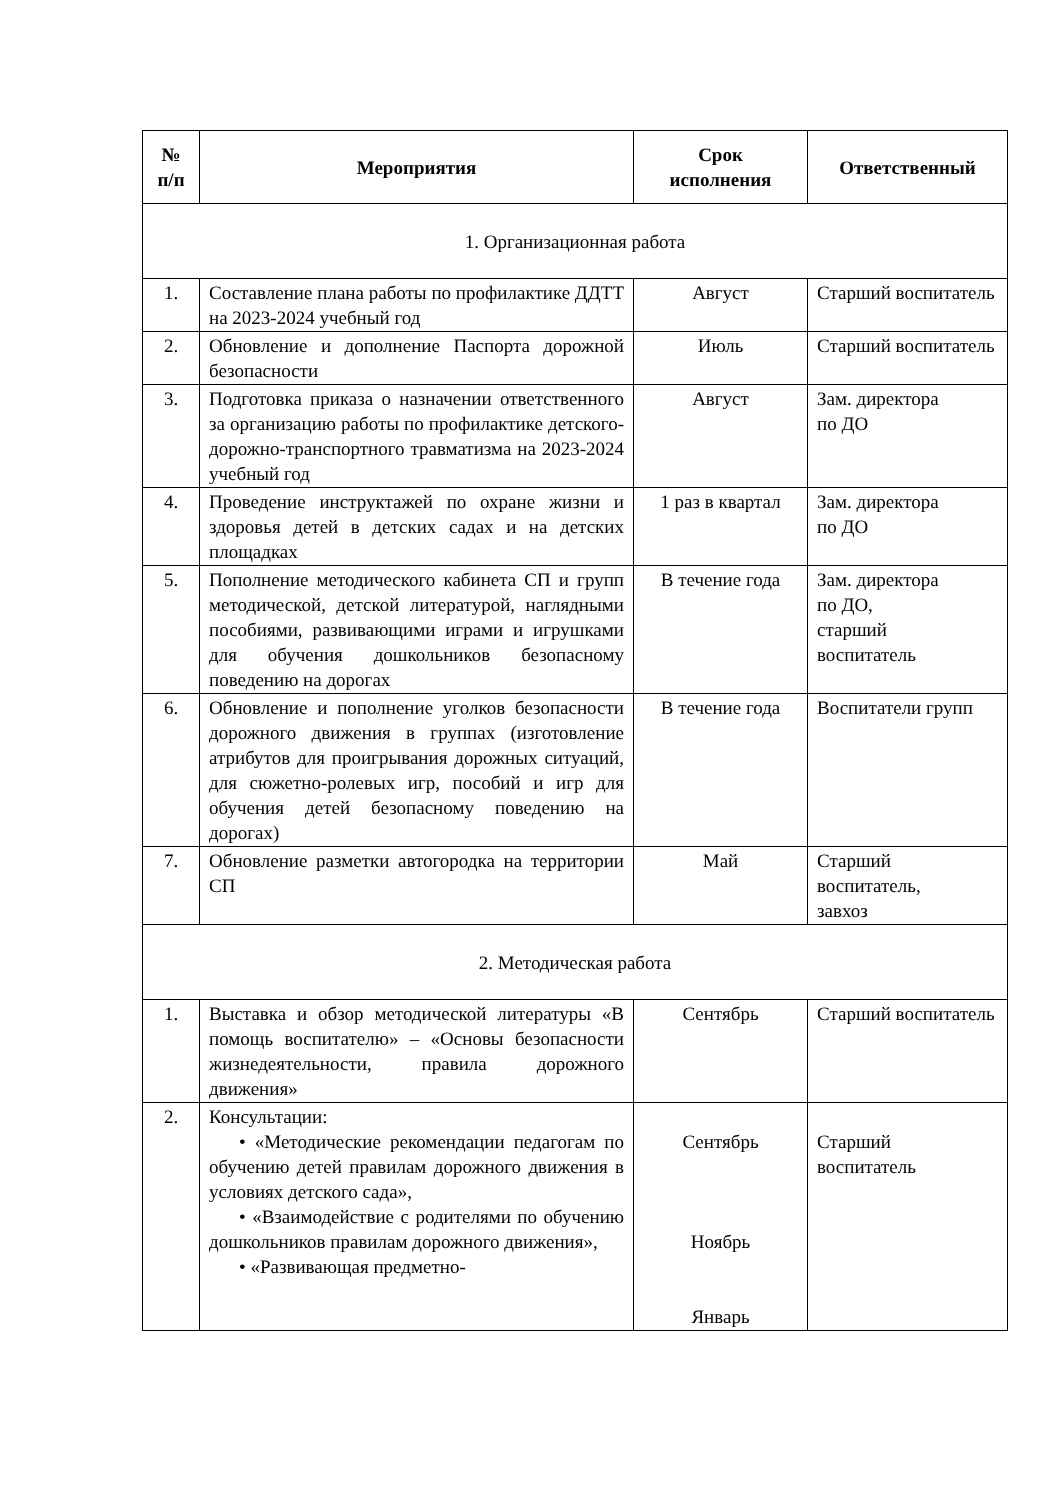| № п/п | Мероприятия | Срок исполнения | Ответственный |
| --- | --- | --- | --- |
| 1. Организационная работа | | | |
| 1. | Составление плана работы по профилактике ДДТТ на 2023-2024 учебный год | Август | Старший воспитатель |
| 2. | Обновление и дополнение Паспорта дорожной безопасности | Июль | Старший воспитатель |
| 3. | Подготовка приказа о назначении ответственного за организацию работы по профилактике детского-дорожно-транспортного травматизма на 2023-2024 учебный год | Август | Зам. директора по ДО |
| 4. | Проведение инструктажей по охране жизни и здоровья детей в детских садах и на детских площадках | 1 раз в квартал | Зам. директора по ДО |
| 5. | Пополнение методического кабинета СП и групп методической, детской литературой, наглядными пособиями, развивающими играми и игрушками для обучения дошкольников безопасному поведению на дорогах | В течение года | Зам. директора по ДО, старший воспитатель |
| 6. | Обновление и пополнение уголков безопасности дорожного движения в группах (изготовление атрибутов для проигрывания дорожных ситуаций, для сюжетно-ролевых игр, пособий и игр для обучения детей безопасному поведению на дорогах) | В течение года | Воспитатели групп |
| 7. | Обновление разметки автогородка на территории СП | Май | Старший воспитатель, завхоз |
| 2. Методическая работа | | | |
| 1. | Выставка и обзор методической литературы «В помощь воспитателю» – «Основы безопасности жизнедеятельности, правила дорожного движения» | Сентябрь | Старший воспитатель |
| 2. | Консультации: • «Методические рекомендации педагогам по обучению детей правилам дорожного движения в условиях детского сада», • «Взаимодействие с родителями по обучению дошкольников правилам дорожного движения», • «Развивающая предметно- | Сентябрь Ноябрь Январь | Старший воспитатель |